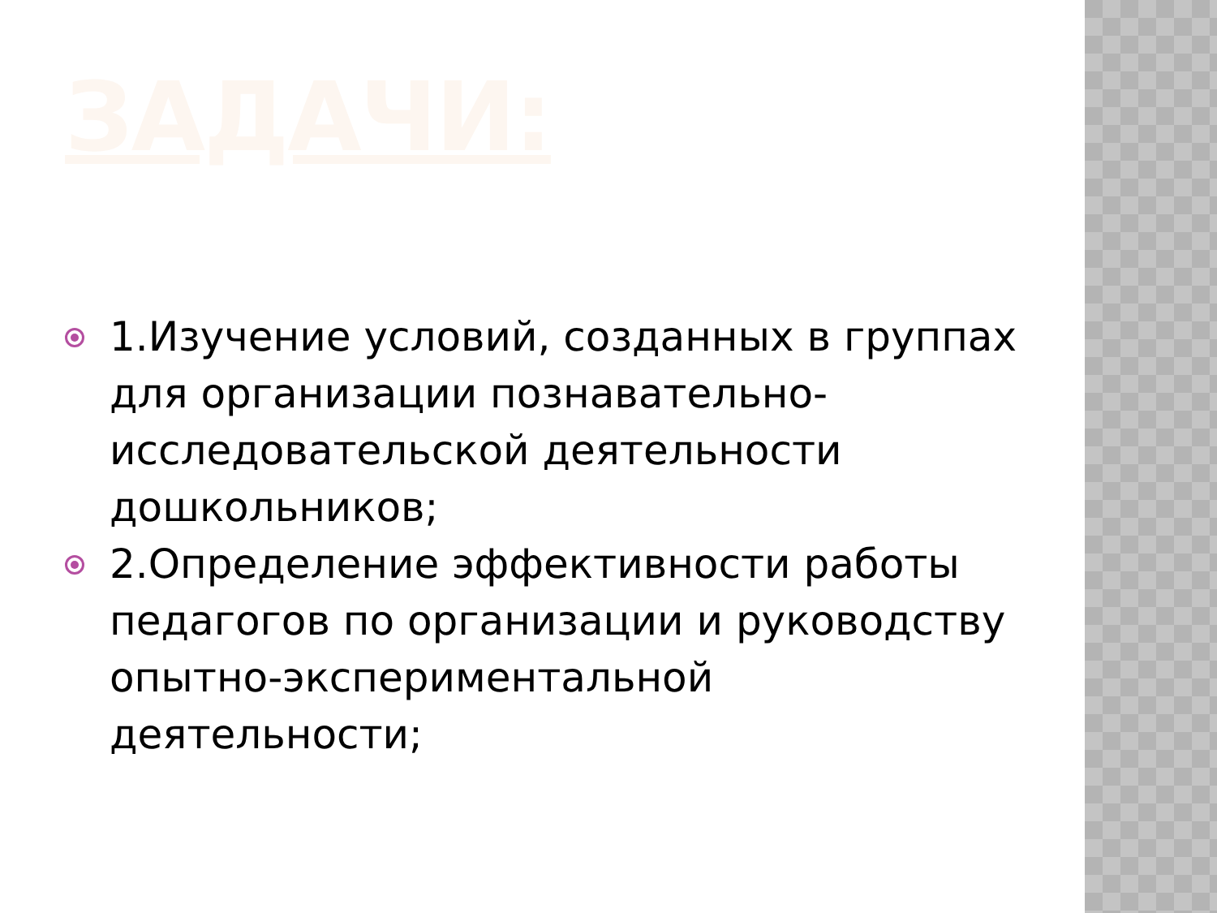ЗАДАЧИ:
1.Изучение условий, созданных в группах для организации познавательно-исследовательской деятельности дошкольников;
2.Определение эффективности работы педагогов по организации и руководству опытно-экспериментальной деятельности;